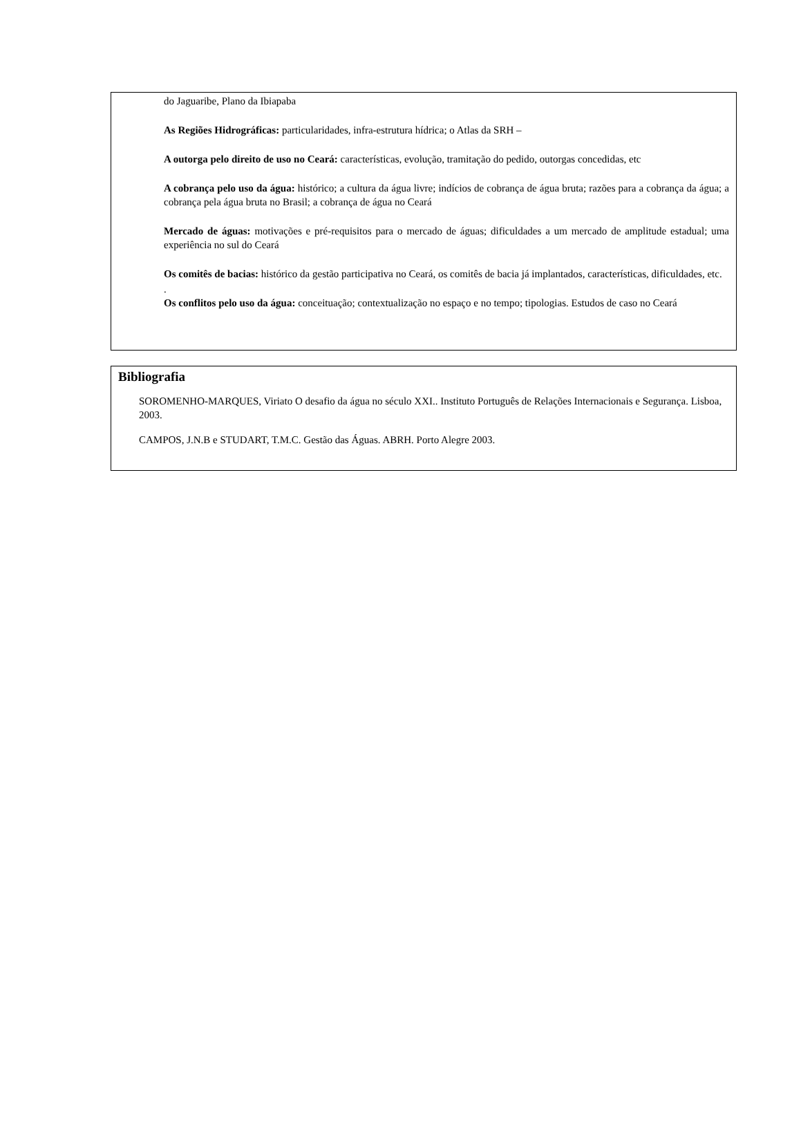do Jaguaribe, Plano da Ibiapaba
As Regiões Hidrográficas: particularidades, infra-estrutura hídrica; o Atlas da SRH –
A outorga pelo direito de uso no Ceará: características, evolução, tramitação do pedido, outorgas concedidas, etc
A cobrança pelo uso da água: histórico; a cultura da água livre; indícios de cobrança de água bruta; razões para a cobrança da água; a cobrança pela água bruta no Brasil; a cobrança de água no Ceará
Mercado de águas: motivações e pré-requisitos para o mercado de águas; dificuldades a um mercado de amplitude estadual; uma experiência no sul do Ceará
Os comitês de bacias: histórico da gestão participativa no Ceará, os comitês de bacia já implantados, características, dificuldades, etc.
.
Os conflitos pelo uso da água: conceituação; contextualização no espaço e no tempo; tipologias. Estudos de caso no Ceará
Bibliografia
SOROMENHO-MARQUES, Viriato O desafio da água no século XXI.. Instituto Português de Relações Internacionais e Segurança. Lisboa, 2003.
CAMPOS, J.N.B e STUDART, T.M.C. Gestão das Águas. ABRH. Porto Alegre 2003.